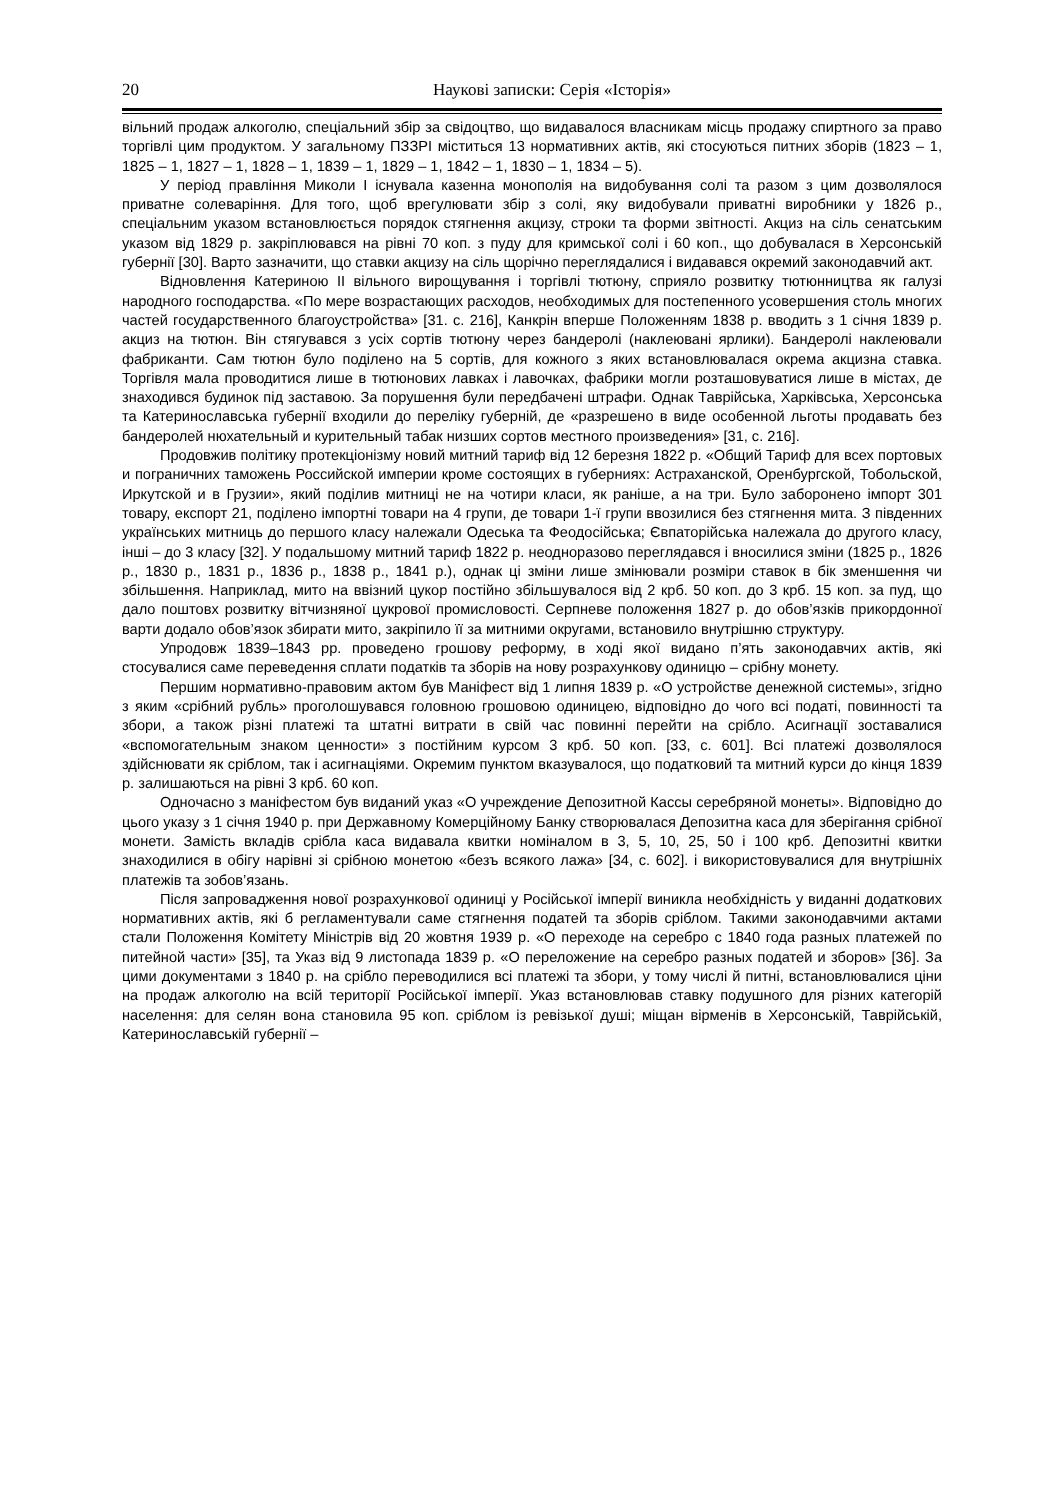20 Наукові записки: Серія «Історія»
вільний продаж алкоголю, спеціальний збір за свідоцтво, що видавалося власникам місць продажу спиртного за право торгівлі цим продуктом. У загальному ПЗЗРІ міститься 13 нормативних актів, які стосуються питних зборів (1823 – 1, 1825 – 1, 1827 – 1, 1828 – 1, 1839 – 1, 1829 – 1, 1842 – 1, 1830 – 1, 1834 – 5).
У період правління Миколи I існувала казенна монополія на видобування солі та разом з цим дозволялося приватне солеваріння. Для того, щоб врегулювати збір з солі, яку видобували приватні виробники у 1826 р., спеціальним указом встановлюється порядок стягнення акцизу, строки та форми звітності. Акциз на сіль сенатським указом від 1829 р. закріплювався на рівні 70 коп. з пуду для кримської солі і 60 коп., що добувалася в Херсонській губернії [30]. Варто зазначити, що ставки акцизу на сіль щорічно переглядалися і видавався окремий законодавчий акт.
Відновлення Катериною II вільного вирощування і торгівлі тютюну, сприяло розвитку тютюнництва як галузі народного господарства. «По мере возрастающих расходов, необходимых для постепенного усовершения столь многих частей государственного благоустройства» [31. с. 216], Канкрін вперше Положенням 1838 р. вводить з 1 січня 1839 р. акциз на тютюн. Він стягувався з усіх сортів тютюну через бандеролі (наклеювані ярлики). Бандеролі наклеювали фабриканти. Сам тютюн було поділено на 5 сортів, для кожного з яких встановлювалася окрема акцизна ставка. Торгівля мала проводитися лише в тютюнових лавках і лавочках, фабрики могли розташовуватися лише в містах, де знаходився будинок під заставою. За порушення були передбачені штрафи. Однак Таврійська, Харківська, Херсонська та Катеринославська губернії входили до переліку губерній, де «разрешено в виде особенной льготы продавать без бандеролей нюхательный и курительный табак низших сортов местного произведения» [31, с. 216].
Продовжив політику протекціонізму новий митний тариф від 12 березня 1822 р. «Общий Тариф для всех портовых и пограничних таможень Российской империи кроме состоящих в губерниях: Астраханской, Оренбургской, Тобольской, Иркутской и в Грузии», який поділив митниці не на чотири класи, як раніше, а на три. Було заборонено імпорт 301 товару, експорт 21, поділено імпортні товари на 4 групи, де товари 1-ї групи ввозилися без стягнення мита. З південних українських митниць до першого класу належали Одеська та Феодосійська; Євпаторійська належала до другого класу, інші – до 3 класу [32]. У подальшому митний тариф 1822 р. неодноразово переглядався і вносилися зміни (1825 р., 1826 р., 1830 р., 1831 р., 1836 р., 1838 р., 1841 р.), однак ці зміни лише змінювали розміри ставок в бік зменшення чи збільшення. Наприклад, мито на ввізний цукор постійно збільшувалося від 2 крб. 50 коп. до 3 крб. 15 коп. за пуд, що дало поштовх розвитку вітчизняної цукрової промисловості. Серпневе положення 1827 р. до обов’язків прикордонної варти додало обов’язок збирати мито, закріпило її за митними округами, встановило внутрішню структуру.
Упродовж 1839–1843 рр. проведено грошову реформу, в ході якої видано п’ять законодавчих актів, які стосувалися саме переведення сплати податків та зборів на нову розрахункову одиницю – срібну монету.
Першим нормативно-правовим актом був Маніфест від 1 липня 1839 р. «О устройстве денежной системы», згідно з яким «срібний рубль» проголошувався головною грошовою одиницею, відповідно до чого всі податі, повинності та збори, а також різні платежі та штатні витрати в свій час повинні перейти на срібло. Асигнації зоставалися «вспомогательным знаком ценности» з постійним курсом 3 крб. 50 коп. [33, с. 601]. Всі платежі дозволялося здійснювати як сріблом, так і асигнаціями. Окремим пунктом вказувалося, що податковий та митний курси до кінця 1839 р. залишаються на рівні 3 крб. 60 коп.
Одночасно з маніфестом був виданий указ «О учреждение Депозитной Кассы серебряной монеты». Відповідно до цього указу з 1 січня 1940 р. при Державному Комерційному Банку створювалася Депозитна каса для зберігання срібної монети. Замість вкладів срібла каса видавала квитки номіналом в 3, 5, 10, 25, 50 і 100 крб. Депозитні квитки знаходилися в обігу нарівні зі срібною монетою «безъ всякого лажа» [34, с. 602]. і використовувалися для внутрішніх платежів та зобов’язань.
Після запровадження нової розрахункової одиниці у Російської імперії виникла необхідність у виданні додаткових нормативних актів, які б регламентували саме стягнення податей та зборів сріблом. Такими законодавчими актами стали Положення Комітету Міністрів від 20 жовтня 1939 р. «О переходе на серебро с 1840 года разных платежей по питейной части» [35], та Указ від 9 листопада 1839 р. «О переложение на серебро разных податей и зборов» [36]. За цими документами з 1840 р. на срібло переводилися всі платежі та збори, у тому числі й питні, встановлювалися ціни на продаж алкоголю на всій території Російської імперії. Указ встановлював ставку подушного для різних категорій населення: для селян вона становила 95 коп. сріблом із ревізької душі; міщан вірменів в Херсонській, Таврійській, Катеринославській губернії –